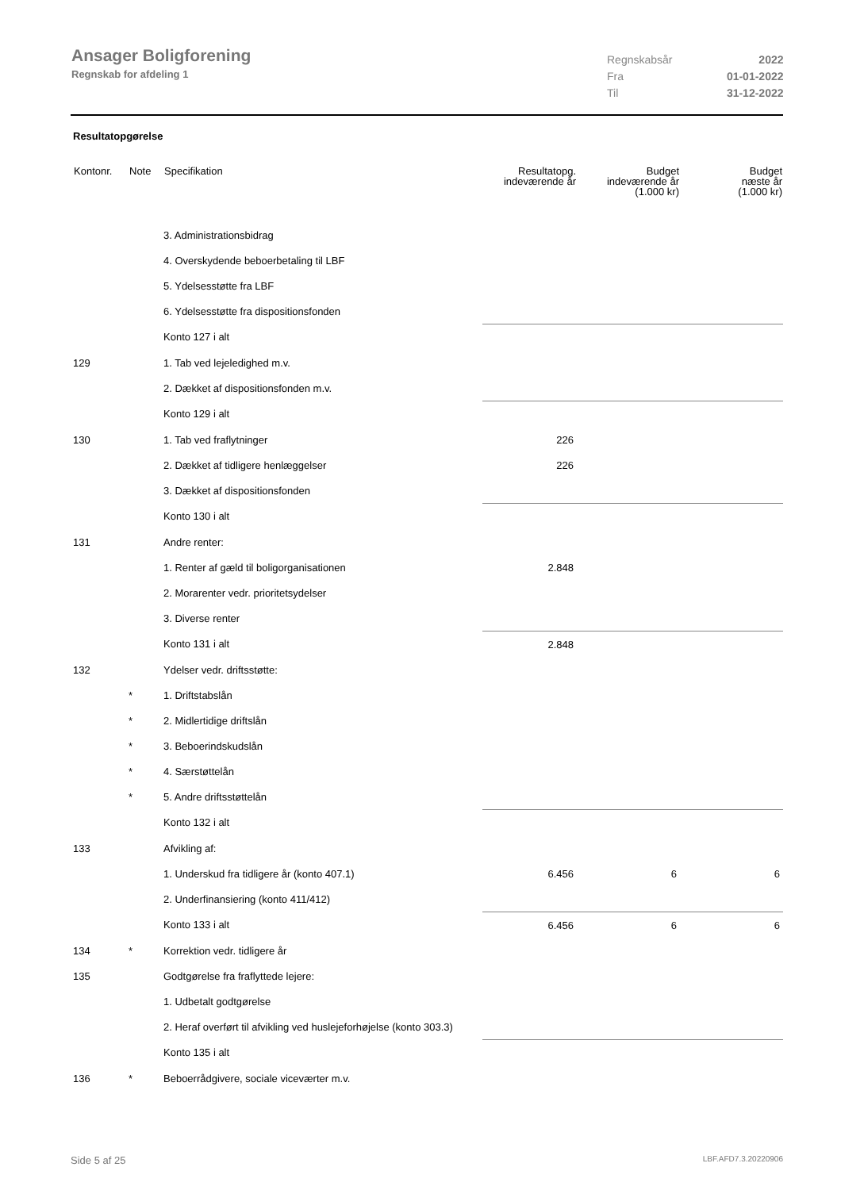Ansager Boligforening
Regnskab for afdeling 1
| Regnskabsår | 2022 |
| Fra | 01-01-2022 |
| Til | 31-12-2022 |
Resultatopgørelse
| Kontonr. | Note | Specifikation | Resultatopg. indeværende år | Budget indeværende år (1.000 kr) | Budget næste år (1.000 kr) |
| --- | --- | --- | --- | --- | --- |
| | | 3. Administrationsbidrag | | | |
| | | 4. Overskydende beboerbetaling til LBF | | | |
| | | 5. Ydelsesstøtte fra LBF | | | |
| | | 6. Ydelsesstøtte fra dispositionsfonden | | | |
| | | Konto 127 i alt | | | |
| 129 | | 1. Tab ved lejeledighed m.v. | | | |
| | | 2. Dækket af dispositionsfonden m.v. | | | |
| | | Konto 129 i alt | | | |
| 130 | | 1. Tab ved fraflytninger | 226 | | |
| | | 2. Dækket af tidligere henlæggelser | 226 | | |
| | | 3. Dækket af dispositionsfonden | | | |
| | | Konto 130 i alt | | | |
| 131 | | Andre renter: | | | |
| | | 1. Renter af gæld til boligorganisationen | 2.848 | | |
| | | 2. Morarenter vedr. prioritetsydelser | | | |
| | | 3. Diverse renter | | | |
| | | Konto 131 i alt | 2.848 | | |
| 132 | | Ydelser vedr. driftsstøtte: | | | |
| | * | 1. Driftstabslån | | | |
| | * | 2. Midlertidige driftslån | | | |
| | * | 3. Beboerindskudslån | | | |
| | * | 4. Særstøttelån | | | |
| | * | 5. Andre driftsstøttelån | | | |
| | | Konto 132 i alt | | | |
| 133 | | Afvikling af: | | | |
| | | 1. Underskud fra tidligere år (konto 407.1) | 6.456 | 6 | 6 |
| | | 2. Underfinansiering (konto 411/412) | | | |
| | | Konto 133 i alt | 6.456 | 6 | 6 |
| 134 | * | Korrektion vedr. tidligere år | | | |
| 135 | | Godtgørelse fra fraflyttede lejere: | | | |
| | | 1. Udbetalt godtgørelse | | | |
| | | 2. Heraf overført til afvikling ved huslejeforhøjelse (konto 303.3) | | | |
| | | Konto 135 i alt | | | |
| 136 | * | Beboerrådgivere, sociale viceværter m.v. | | | |
Side 5 af 25 LBF.AFD7.3.20220906